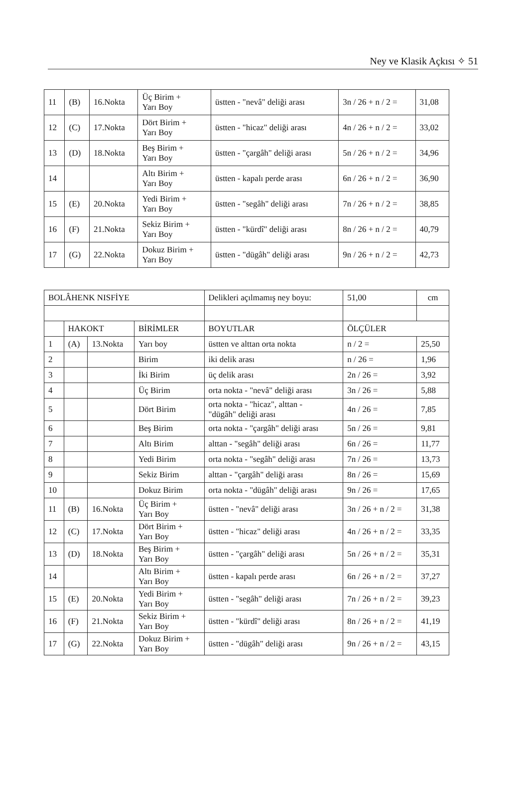Ney ve Klasik Açkısı ✧ 51
| 11 | (B) | 16.Nokta | Üç Birim + Yarı Boy | üstten - "nevâ" deliği arası | 3n / 26 + n / 2 = | 31,08 |
| 12 | (C) | 17.Nokta | Dört Birim + Yarı Boy | üstten - "hicaz" deliği arası | 4n / 26 + n / 2 = | 33,02 |
| 13 | (D) | 18.Nokta | Beş Birim + Yarı Boy | üstten - "çargâh" deliği arası | 5n / 26 + n / 2 = | 34,96 |
| 14 | | | Altı Birim + Yarı Boy | üstten - kapalı perde arası | 6n / 26 + n / 2 = | 36,90 |
| 15 | (E) | 20.Nokta | Yedi Birim + Yarı Boy | üstten - "segâh" deliği arası | 7n / 26 + n / 2 = | 38,85 |
| 16 | (F) | 21.Nokta | Sekiz Birim + Yarı Boy | üstten - "kürdî" deliği arası | 8n / 26 + n / 2 = | 40,79 |
| 17 | (G) | 22.Nokta | Dokuz Birim + Yarı Boy | üstten - "dügâh" deliği arası | 9n / 26 + n / 2 = | 42,73 |
| BOLÂHENK NISFİYE | | | | Delikleri açılmamış ney boyu: | 51,00 | cm |
| | HAKOKT | | BİRİMLER | BOYUTLAR | ÖLÇÜLER | |
| 1 | (A) | 13.Nokta | Yarı boy | üstten ve alttan orta nokta | n / 2 = | 25,50 |
| 2 | | | Birim | iki delik arası | n / 26 = | 1,96 |
| 3 | | | İki Birim | üç delik arası | 2n / 26 = | 3,92 |
| 4 | | | Üç Birim | orta nokta - "nevâ" deliği arası | 3n / 26 = | 5,88 |
| 5 | | | Dört Birim | orta nokta - "hicaz", alttan - "dügâh" deliği arası | 4n / 26 = | 7,85 |
| 6 | | | Beş Birim | orta nokta - "çargâh" deliği arası | 5n / 26 = | 9,81 |
| 7 | | | Altı Birim | alttan - "segâh" deliği arası | 6n / 26 = | 11,77 |
| 8 | | | Yedi Birim | orta nokta - "segâh" deliği arası | 7n / 26 = | 13,73 |
| 9 | | | Sekiz Birim | alttan - "çargâh" deliği arası | 8n / 26 = | 15,69 |
| 10 | | | Dokuz Birim | orta nokta - "dügâh" deliği arası | 9n / 26 = | 17,65 |
| 11 | (B) | 16.Nokta | Üç Birim + Yarı Boy | üstten - "nevâ" deliği arası | 3n / 26 + n / 2 = | 31,38 |
| 12 | (C) | 17.Nokta | Dört Birim + Yarı Boy | üstten - "hicaz" deliği arası | 4n / 26 + n / 2 = | 33,35 |
| 13 | (D) | 18.Nokta | Beş Birim + Yarı Boy | üstten - "çargâh" deliği arası | 5n / 26 + n / 2 = | 35,31 |
| 14 | | | Altı Birim + Yarı Boy | üstten - kapalı perde arası | 6n / 26 + n / 2 = | 37,27 |
| 15 | (E) | 20.Nokta | Yedi Birim + Yarı Boy | üstten - "segâh" deliği arası | 7n / 26 + n / 2 = | 39,23 |
| 16 | (F) | 21.Nokta | Sekiz Birim + Yarı Boy | üstten - "kürdî" deliği arası | 8n / 26 + n / 2 = | 41,19 |
| 17 | (G) | 22.Nokta | Dokuz Birim + Yarı Boy | üstten - "dügâh" deliği arası | 9n / 26 + n / 2 = | 43,15 |